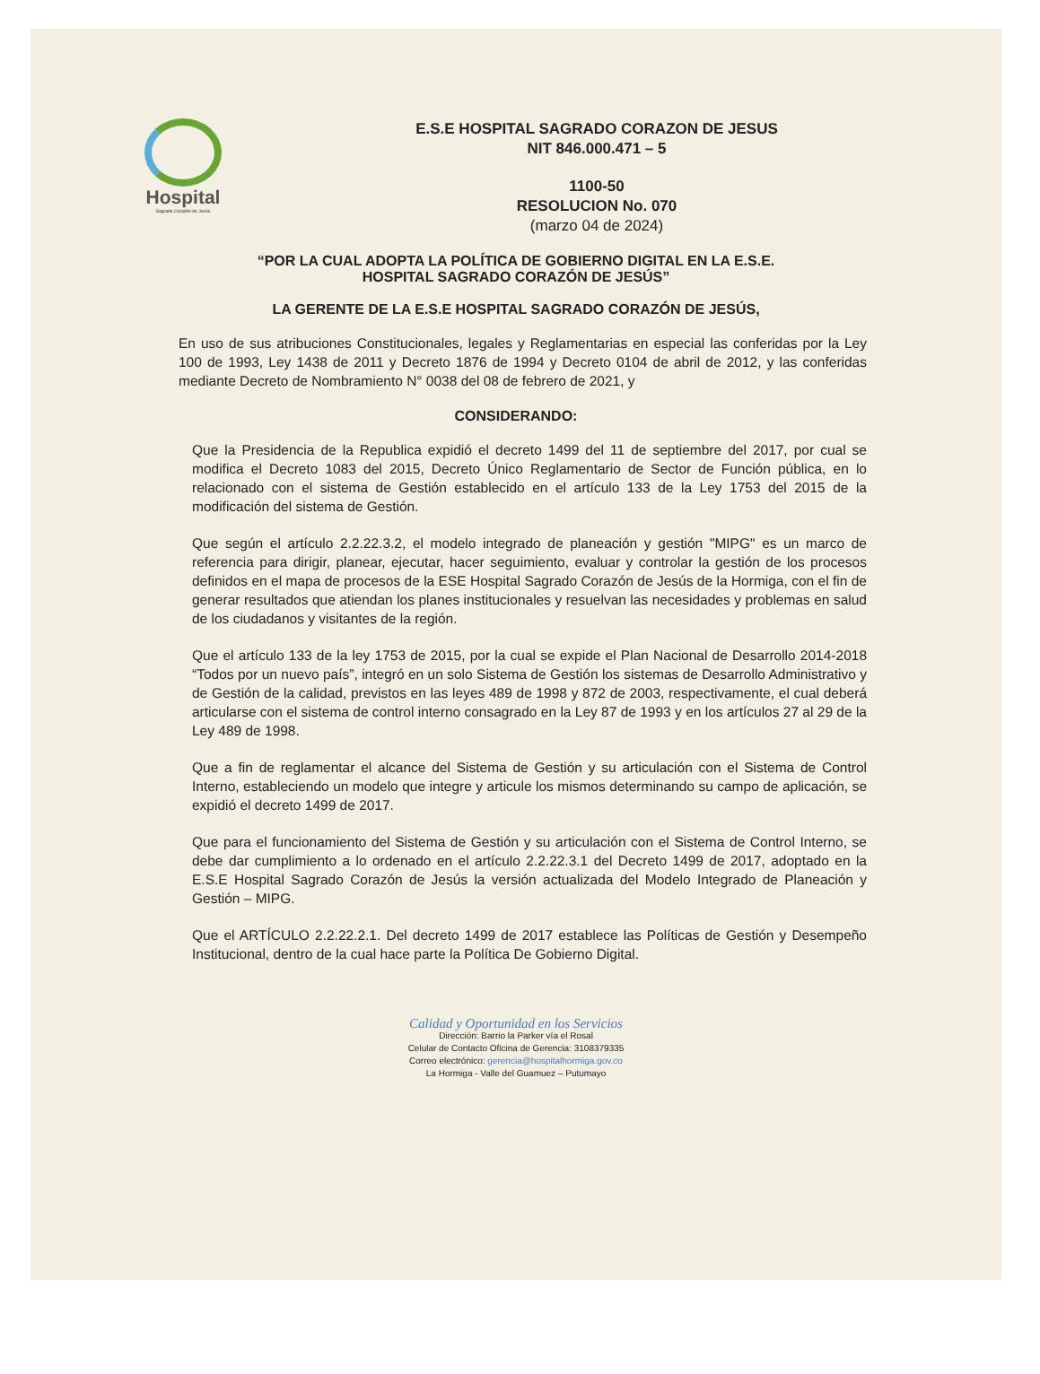Hospital
Sagrado Corazón de Jesús
E.S.E HOSPITAL SAGRADO CORAZON DE JESUS
NIT 846.000.471 – 5
1100-50
RESOLUCION No. 070
(marzo 04 de 2024)
“POR LA CUAL ADOPTA LA POLÍTICA DE GOBIERNO DIGITAL EN LA E.S.E.
HOSPITAL SAGRADO CORAZÓN DE JESÚS”
LA GERENTE DE LA E.S.E HOSPITAL SAGRADO CORAZÓN DE JESÚS,
En uso de sus atribuciones Constitucionales, legales y Reglamentarias en especial las conferidas por la Ley 100 de 1993, Ley 1438 de 2011 y Decreto 1876 de 1994 y Decreto 0104 de abril de 2012, y las conferidas mediante Decreto de Nombramiento N° 0038 del 08 de febrero de 2021, y
CONSIDERANDO:
Que la Presidencia de la Republica expidió el decreto 1499 del 11 de septiembre del 2017, por cual se modifica el Decreto 1083 del 2015, Decreto Único Reglamentario de Sector de Función pública, en lo relacionado con el sistema de Gestión establecido en el artículo 133 de la Ley 1753 del 2015 de la modificación del sistema de Gestión.
Que según el artículo 2.2.22.3.2, el modelo integrado de planeación y gestión "MIPG" es un marco de referencia para dirigir, planear, ejecutar, hacer seguimiento, evaluar y controlar la gestión de los procesos definidos en el mapa de procesos de la ESE Hospital Sagrado Corazón de Jesús de la Hormiga, con el fin de generar resultados que atiendan los planes institucionales y resuelvan las necesidades y problemas en salud de los ciudadanos y visitantes de la región.
Que el artículo 133 de la ley 1753 de 2015, por la cual se expide el Plan Nacional de Desarrollo 2014-2018 “Todos por un nuevo país”, integró en un solo Sistema de Gestión los sistemas de Desarrollo Administrativo y de Gestión de la calidad, previstos en las leyes 489 de 1998 y 872 de 2003, respectivamente, el cual deberá articularse con el sistema de control interno consagrado en la Ley 87 de 1993 y en los artículos 27 al 29 de la Ley 489 de 1998.
Que a fin de reglamentar el alcance del Sistema de Gestión y su articulación con el Sistema de Control Interno, estableciendo un modelo que integre y articule los mismos determinando su campo de aplicación, se expidió el decreto 1499 de 2017.
Que para el funcionamiento del Sistema de Gestión y su articulación con el Sistema de Control Interno, se debe dar cumplimiento a lo ordenado en el artículo 2.2.22.3.1 del Decreto 1499 de 2017, adoptado en la E.S.E Hospital Sagrado Corazón de Jesús la versión actualizada del Modelo Integrado de Planeación y Gestión – MIPG.
Que el ARTÍCULO 2.2.22.2.1. Del decreto 1499 de 2017 establece las Políticas de Gestión y Desempeño Institucional, dentro de la cual hace parte la Política De Gobierno Digital.
Calidad y Oportunidad en los Servicios
Dirección: Barrio la Parker vía el Rosal
Celular de Contacto Oficina de Gerencia: 3108379335
Correo electrónico: gerencia@hospitalhormiga.gov.co
La Hormiga - Valle del Guamuez – Putumayo